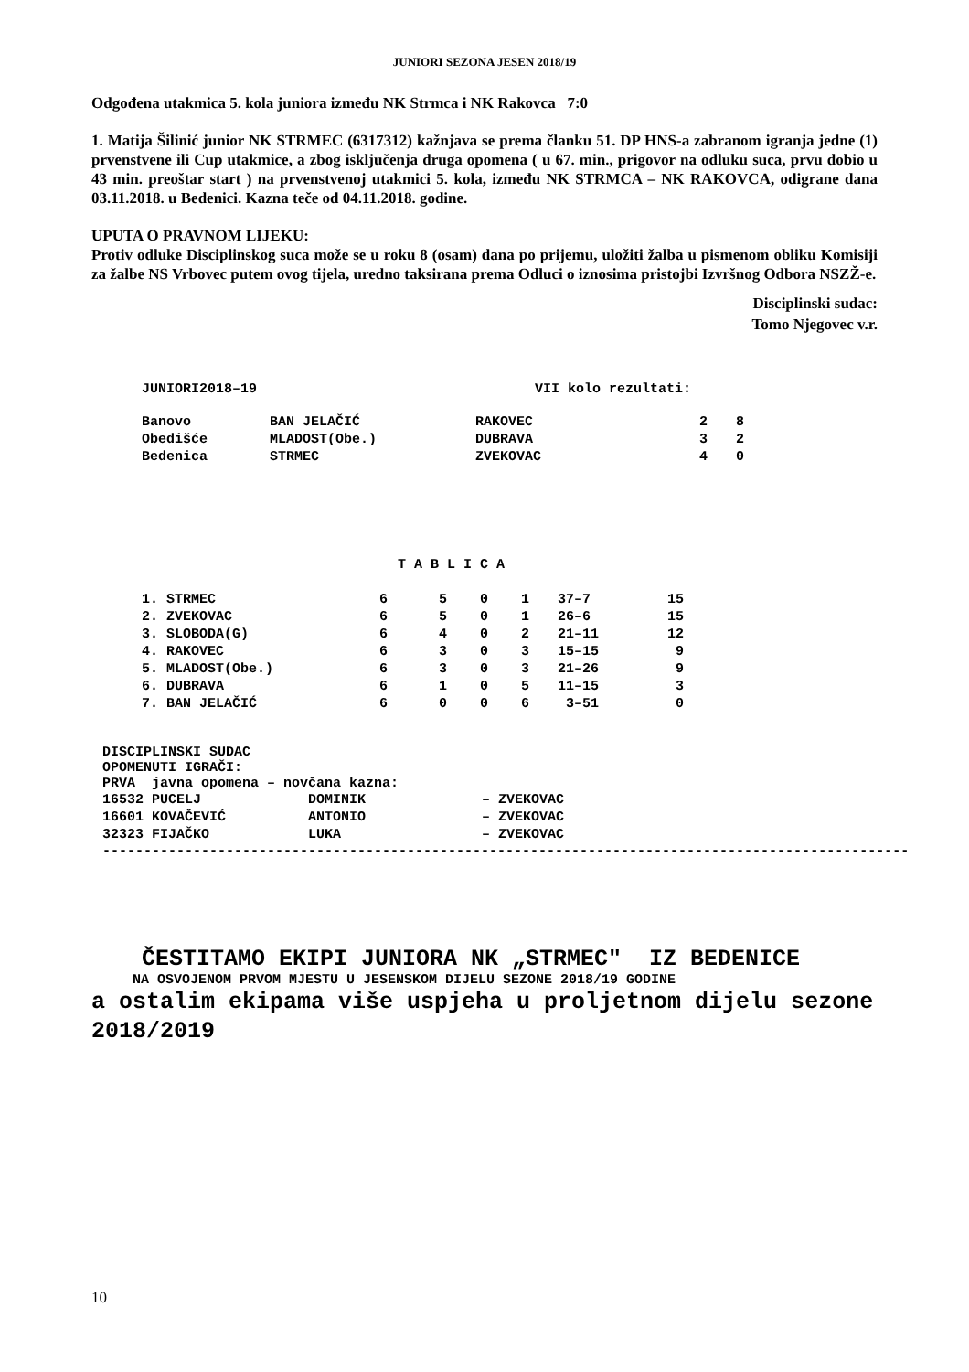JUNIORI SEZONA JESEN 2018/19
Odgođena utakmica 5. kola juniora između NK Strmca i NK Rakovca 7:0
1. Matija Šilinić junior NK STRMEC (6317312) kažnjava se prema članku 51. DP HNS-a zabranom igranja jedne (1) prvenstvene ili Cup utakmice, a zbog isključenja druga opomena ( u 67. min., prigovor na odluku suca, prvu dobio u 43 min. preoštar start ) na prvenstvenoj utakmici 5. kola, između NK STRMCA – NK RAKOVCA, odigrane dana 03.11.2018. u Bedenici. Kazna teče od 04.11.2018. godine.
UPUTA O PRAVNOM LIJEKU:
Protiv odluke Disciplinskog suca može se u roku 8 (osam) dana po prijemu, uložiti žalba u pismenom obliku Komisiji za žalbe NS Vrbovec putem ovog tijela, uredno taksirana prema Odluci o iznosima pristojbi Izvršnog Odbora NSZŽ-e.
Disciplinski sudac:
Tomo Njegovec v.r.
| JUNIORI2018–19 | VII kolo rezultati: |
| Banovo | BAN JELAČIĆ | RAKOVEC | 2 | 8 |
| Obedišće | MLADOST(Obe.) | DUBRAVA | 3 | 2 |
| Bedenica | STRMEC | ZVEKOVAC | 4 | 0 |
T A B L I C A
| 1. STRMEC | 6 | 5 | 0 | 1 | 37–7 | 15 |
| 2. ZVEKOVAC | 6 | 5 | 0 | 1 | 26–6 | 15 |
| 3. SLOBODA(G) | 6 | 4 | 0 | 2 | 21–11 | 12 |
| 4. RAKOVEC | 6 | 3 | 0 | 3 | 15–15 | 9 |
| 5. MLADOST(Obe.) | 6 | 3 | 0 | 3 | 21–26 | 9 |
| 6. DUBRAVA | 6 | 1 | 0 | 5 | 11–15 | 3 |
| 7. BAN JELAČIĆ | 6 | 0 | 0 | 6 | 3–51 | 0 |
DISCIPLINSKI SUDAC
OPOMENUTI IGRAČI:
PRVA javna opomena – novčana kazna:
| 16532 PUCELJ | DOMINIK | – ZVEKOVAC |
| 16601 KOVAČEVIĆ | ANTONIO | – ZVEKOVAC |
| 32323 FIJAČKO | LUKA | – ZVEKOVAC |
--------------------------------------------------------------------------------------------------
ČESTITAMO EKIPI JUNIORA NK „STRMEC" IZ BEDENICE
NA OSVOJENOM PRVOM MJESTU U JESENSKOM DIJELU SEZONE 2018/19 GODINE
a ostalim ekipama više uspjeha u proljetnom dijelu sezone 2018/2019
10